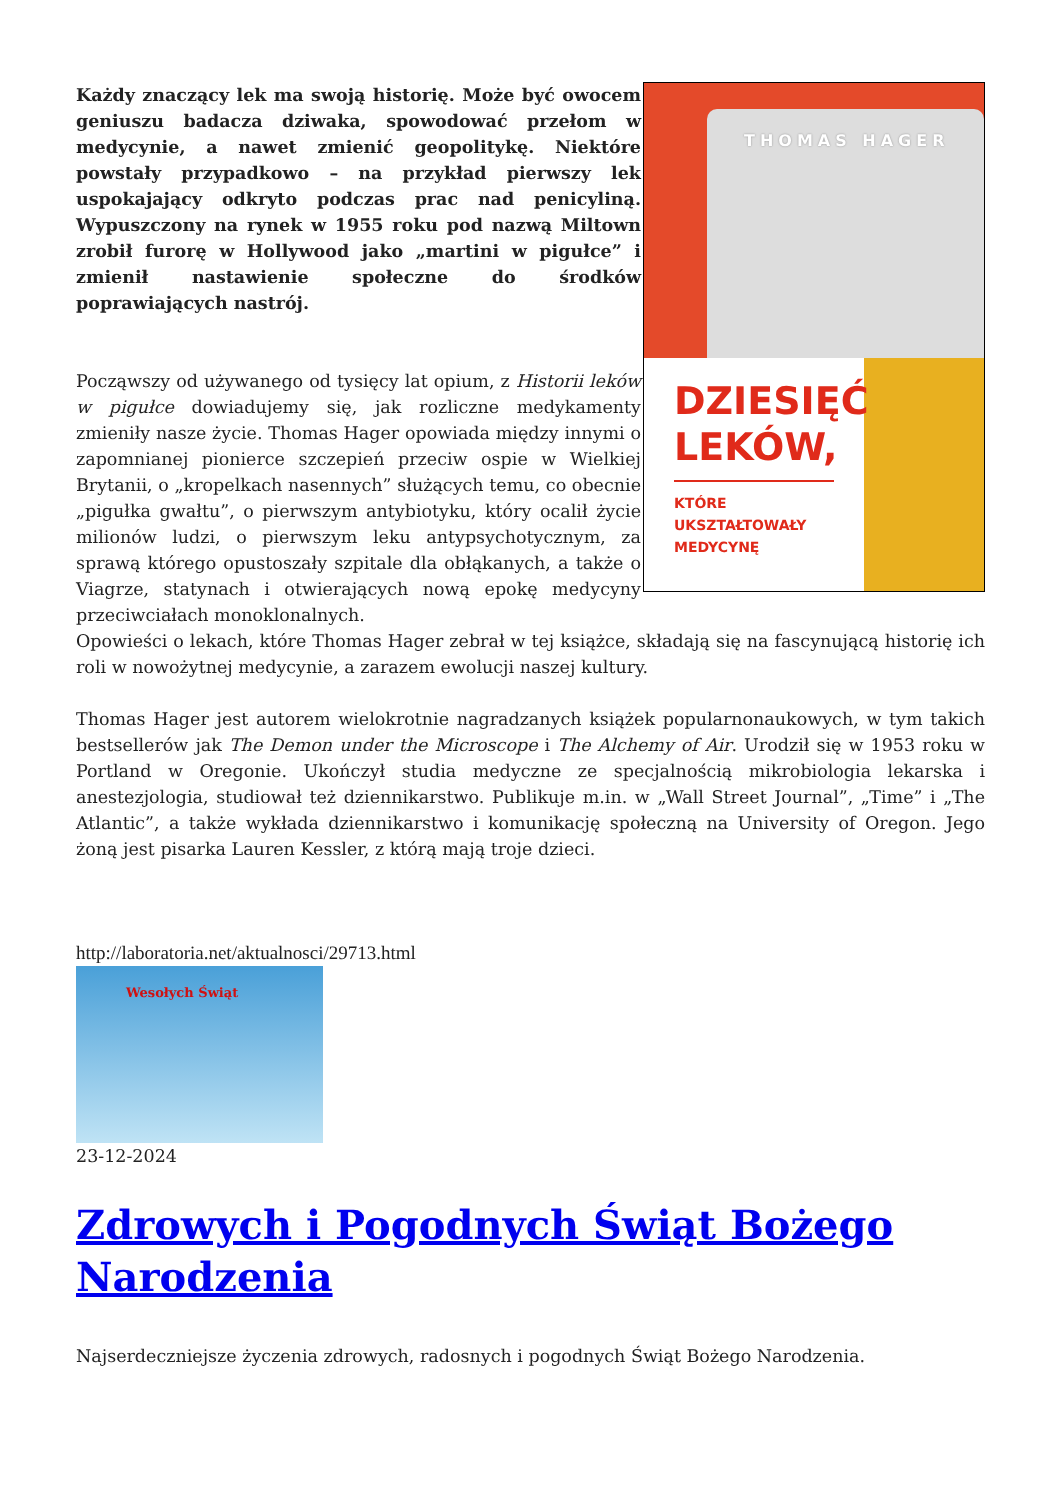THOMAS HAGER
DZIESIĘĆ
LEKÓW,
KTÓRE
UKSZTAŁTOWAŁY
MEDYCYNĘ
Każdy znaczący lek ma swoją historię. Może być owocem geniuszu badacza dziwaka, spowodować przełom w medycynie, a nawet zmienić geopolitykę. Niektóre powstały przypadkowo – na przykład pierwszy lek uspokajający odkryto podczas prac nad penicyliną. Wypuszczony na rynek w 1955 roku pod nazwą Miltown zrobił furorę w Hollywood jako „martini w pigułce” i zmienił nastawienie społeczne do środków poprawiających nastrój.
Począwszy od używanego od tysięcy lat opium, z Historii leków w pigułce dowiadujemy się, jak rozliczne medykamenty zmieniły nasze życie. Thomas Hager opowiada między innymi o zapomnianej pionierce szczepień przeciw ospie w Wielkiej Brytanii, o „kropelkach nasennych” służących temu, co obecnie „pigułka gwałtu”, o pierwszym antybiotyku, który ocalił życie milionów ludzi, o pierwszym leku antypsychotycznym, za sprawą którego opustoszały szpitale dla obłąkanych, a także o Viagrze, statynach i otwierających nową epokę medycyny przeciwciałach monoklonalnych.
Opowieści o lekach, które Thomas Hager zebrał w tej książce, składają się na fascynującą historię ich roli w nowożytnej medycynie, a zarazem ewolucji naszej kultury.
Thomas Hager jest autorem wielokrotnie nagradzanych książek popularnonaukowych, w tym takich bestsellerów jak The Demon under the Microscope i The Alchemy of Air. Urodził się w 1953 roku w Portland w Oregonie. Ukończył studia medyczne ze specjalnością mikrobiologia lekarska i anestezjologia, studiował też dziennikarstwo. Publikuje m.in. w „Wall Street Journal”, „Time” i „The Atlantic”, a także wykłada dziennikarstwo i komunikację społeczną na University of Oregon. Jego żoną jest pisarka Lauren Kessler, z którą mają troje dzieci.
http://laboratoria.net/aktualnosci/29713.html
Wesołych Świąt
23-12-2024
Zdrowych i Pogodnych Świąt Bożego Narodzenia
Najserdeczniejsze życzenia zdrowych, radosnych i pogodnych Świąt Bożego Narodzenia.